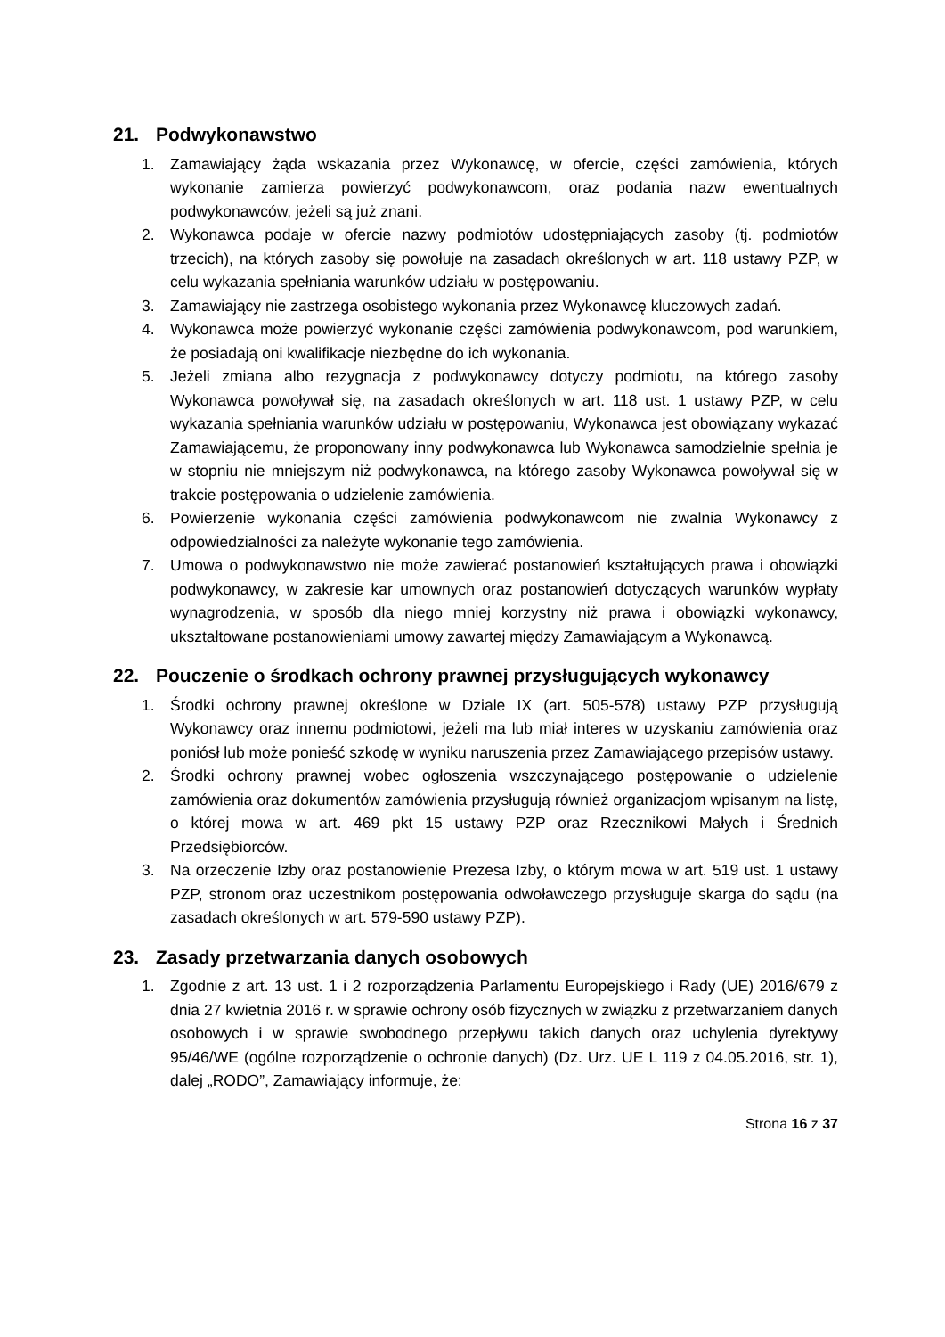21. Podwykonawstwo
1. Zamawiający żąda wskazania przez Wykonawcę, w ofercie, części zamówienia, których wykonanie zamierza powierzyć podwykonawcom, oraz podania nazw ewentualnych podwykonawców, jeżeli są już znani.
2. Wykonawca podaje w ofercie nazwy podmiotów udostępniających zasoby (tj. podmiotów trzecich), na których zasoby się powołuje na zasadach określonych w art. 118 ustawy PZP, w celu wykazania spełniania warunków udziału w postępowaniu.
3. Zamawiający nie zastrzega osobistego wykonania przez Wykonawcę kluczowych zadań.
4. Wykonawca może powierzyć wykonanie części zamówienia podwykonawcom, pod warunkiem, że posiadają oni kwalifikacje niezbędne do ich wykonania.
5. Jeżeli zmiana albo rezygnacja z podwykonawcy dotyczy podmiotu, na którego zasoby Wykonawca powoływał się, na zasadach określonych w art. 118 ust. 1 ustawy PZP, w celu wykazania spełniania warunków udziału w postępowaniu, Wykonawca jest obowiązany wykazać Zamawiającemu, że proponowany inny podwykonawca lub Wykonawca samodzielnie spełnia je w stopniu nie mniejszym niż podwykonawca, na którego zasoby Wykonawca powoływał się w trakcie postępowania o udzielenie zamówienia.
6. Powierzenie wykonania części zamówienia podwykonawcom nie zwalnia Wykonawcy z odpowiedzialności za należyte wykonanie tego zamówienia.
7. Umowa o podwykonawstwo nie może zawierać postanowień kształtujących prawa i obowiązki podwykonawcy, w zakresie kar umownych oraz postanowień dotyczących warunków wypłaty wynagrodzenia, w sposób dla niego mniej korzystny niż prawa i obowiązki wykonawcy, ukształtowane postanowieniami umowy zawartej między Zamawiającym a Wykonawcą.
22. Pouczenie o środkach ochrony prawnej przysługujących wykonawcy
1. Środki ochrony prawnej określone w Dziale IX (art. 505-578) ustawy PZP przysługują Wykonawcy oraz innemu podmiotowi, jeżeli ma lub miał interes w uzyskaniu zamówienia oraz poniósł lub może ponieść szkodę w wyniku naruszenia przez Zamawiającego przepisów ustawy.
2. Środki ochrony prawnej wobec ogłoszenia wszczynającego postępowanie o udzielenie zamówienia oraz dokumentów zamówienia przysługują również organizacjom wpisanym na listę, o której mowa w art. 469 pkt 15 ustawy PZP oraz Rzecznikowi Małych i Średnich Przedsiębiorców.
3. Na orzeczenie Izby oraz postanowienie Prezesa Izby, o którym mowa w art. 519 ust. 1 ustawy PZP, stronom oraz uczestnikom postępowania odwoławczego przysługuje skarga do sądu (na zasadach określonych w art. 579-590 ustawy PZP).
23. Zasady przetwarzania danych osobowych
1. Zgodnie z art. 13 ust. 1 i 2 rozporządzenia Parlamentu Europejskiego i Rady (UE) 2016/679 z dnia 27 kwietnia 2016 r. w sprawie ochrony osób fizycznych w związku z przetwarzaniem danych osobowych i w sprawie swobodnego przepływu takich danych oraz uchylenia dyrektywy 95/46/WE (ogólne rozporządzenie o ochronie danych) (Dz. Urz. UE L 119 z 04.05.2016, str. 1), dalej „RODO”, Zamawiający informuje, że:
Strona 16 z 37